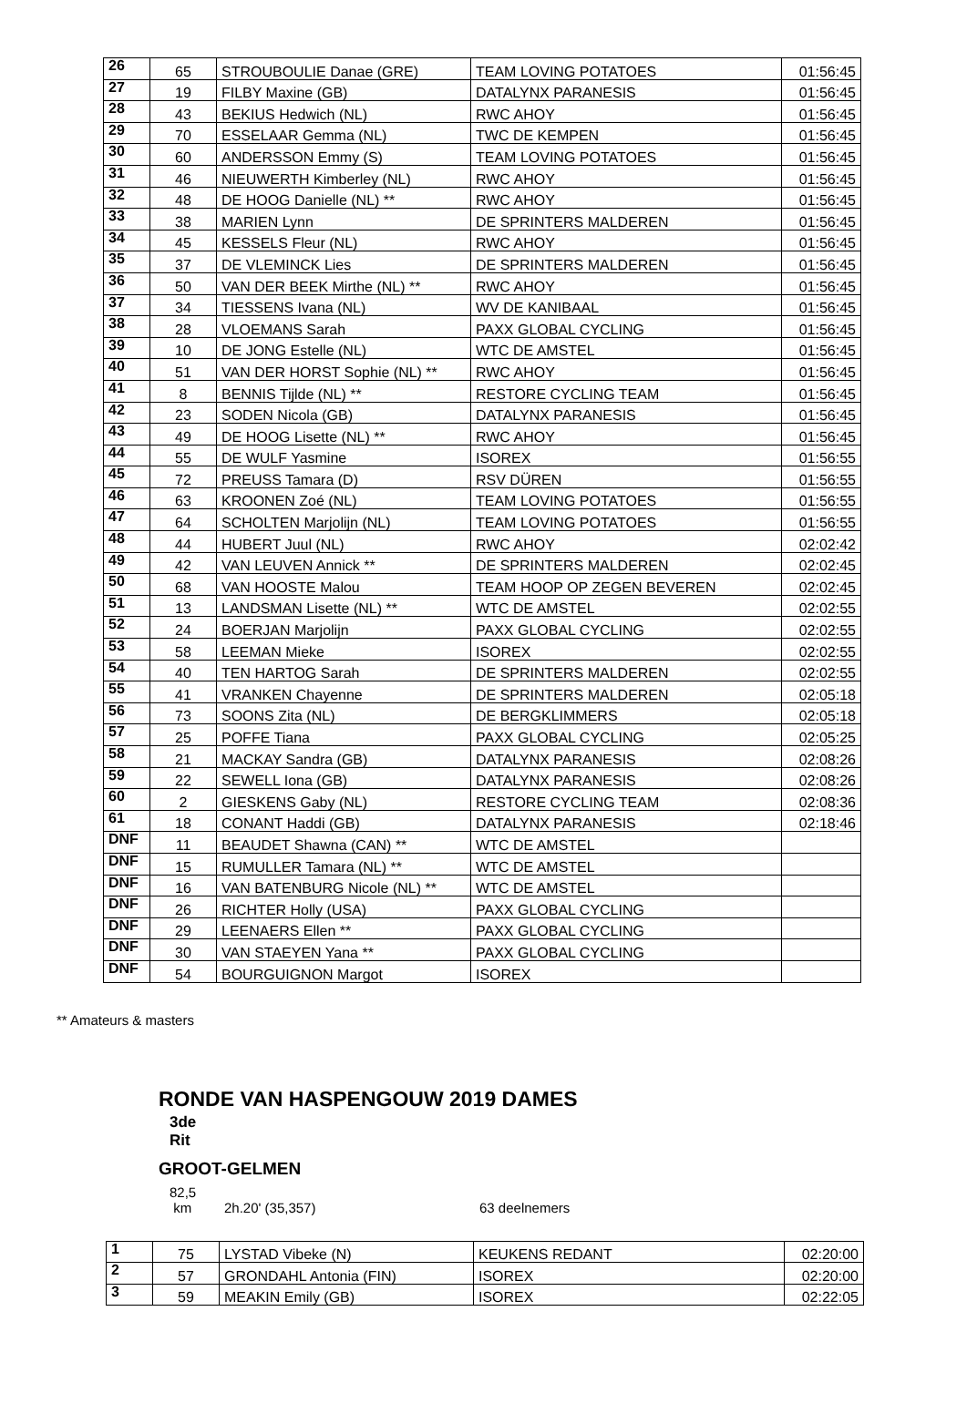| 26 | 65 | STROUBOULIE Danae (GRE) | TEAM LOVING POTATOES | 01:56:45 |
| 27 | 19 | FILBY Maxine (GB) | DATALYNX PARANESIS | 01:56:45 |
| 28 | 43 | BEKIUS Hedwich (NL) | RWC AHOY | 01:56:45 |
| 29 | 70 | ESSELAAR Gemma (NL) | TWC DE KEMPEN | 01:56:45 |
| 30 | 60 | ANDERSSON Emmy (S) | TEAM LOVING POTATOES | 01:56:45 |
| 31 | 46 | NIEUWERTH Kimberley (NL) | RWC AHOY | 01:56:45 |
| 32 | 48 | DE HOOG Danielle (NL) ** | RWC AHOY | 01:56:45 |
| 33 | 38 | MARIEN Lynn | DE SPRINTERS MALDEREN | 01:56:45 |
| 34 | 45 | KESSELS Fleur (NL) | RWC AHOY | 01:56:45 |
| 35 | 37 | DE VLEMINCK Lies | DE SPRINTERS MALDEREN | 01:56:45 |
| 36 | 50 | VAN DER BEEK Mirthe (NL) ** | RWC AHOY | 01:56:45 |
| 37 | 34 | TIESSENS Ivana (NL) | WV DE KANIBAAL | 01:56:45 |
| 38 | 28 | VLOEMANS Sarah | PAXX GLOBAL CYCLING | 01:56:45 |
| 39 | 10 | DE JONG Estelle (NL) | WTC DE AMSTEL | 01:56:45 |
| 40 | 51 | VAN DER HORST Sophie (NL) ** | RWC AHOY | 01:56:45 |
| 41 | 8 | BENNIS Tijlde (NL) ** | RESTORE CYCLING TEAM | 01:56:45 |
| 42 | 23 | SODEN Nicola (GB) | DATALYNX PARANESIS | 01:56:45 |
| 43 | 49 | DE HOOG Lisette (NL) ** | RWC AHOY | 01:56:45 |
| 44 | 55 | DE WULF Yasmine | ISOREX | 01:56:55 |
| 45 | 72 | PREUSS Tamara (D) | RSV DÜREN | 01:56:55 |
| 46 | 63 | KROONEN Zoé (NL) | TEAM LOVING POTATOES | 01:56:55 |
| 47 | 64 | SCHOLTEN Marjolijn (NL) | TEAM LOVING POTATOES | 01:56:55 |
| 48 | 44 | HUBERT Juul (NL) | RWC AHOY | 02:02:42 |
| 49 | 42 | VAN LEUVEN Annick ** | DE SPRINTERS MALDEREN | 02:02:45 |
| 50 | 68 | VAN HOOSTE Malou | TEAM HOOP OP ZEGEN BEVEREN | 02:02:45 |
| 51 | 13 | LANDSMAN Lisette (NL) ** | WTC DE AMSTEL | 02:02:55 |
| 52 | 24 | BOERJAN Marjolijn | PAXX GLOBAL CYCLING | 02:02:55 |
| 53 | 58 | LEEMAN Mieke | ISOREX | 02:02:55 |
| 54 | 40 | TEN HARTOG Sarah | DE SPRINTERS MALDEREN | 02:02:55 |
| 55 | 41 | VRANKEN Chayenne | DE SPRINTERS MALDEREN | 02:05:18 |
| 56 | 73 | SOONS Zita (NL) | DE BERGKLIMMERS | 02:05:18 |
| 57 | 25 | POFFE Tiana | PAXX GLOBAL CYCLING | 02:05:25 |
| 58 | 21 | MACKAY Sandra (GB) | DATALYNX PARANESIS | 02:08:26 |
| 59 | 22 | SEWELL Iona (GB) | DATALYNX PARANESIS | 02:08:26 |
| 60 | 2 | GIESKENS Gaby (NL) | RESTORE CYCLING TEAM | 02:08:36 |
| 61 | 18 | CONANT Haddi (GB) | DATALYNX PARANESIS | 02:18:46 |
| DNF | 11 | BEAUDET Shawna (CAN) ** | WTC DE AMSTEL | |
| DNF | 15 | RUMULLER Tamara (NL) ** | WTC DE AMSTEL | |
| DNF | 16 | VAN BATENBURG Nicole (NL) ** | WTC DE AMSTEL | |
| DNF | 26 | RICHTER Holly (USA) | PAXX GLOBAL CYCLING | |
| DNF | 29 | LEENAERS Ellen ** | PAXX GLOBAL CYCLING | |
| DNF | 30 | VAN STAEYEN Yana ** | PAXX GLOBAL CYCLING | |
| DNF | 54 | BOURGUIGNON Margot | ISOREX | |
** Amateurs & masters
RONDE VAN HASPENGOUW 2019 DAMES
3de
Rit
GROOT-GELMEN
82,5
km 2h.20' (35,357) 63 deelnemers
| 1 | 75 | LYSTAD Vibeke (N) | KEUKENS REDANT | 02:20:00 |
| 2 | 57 | GRONDAHL Antonia (FIN) | ISOREX | 02:20:00 |
| 3 | 59 | MEAKIN Emily (GB) | ISOREX | 02:22:05 |